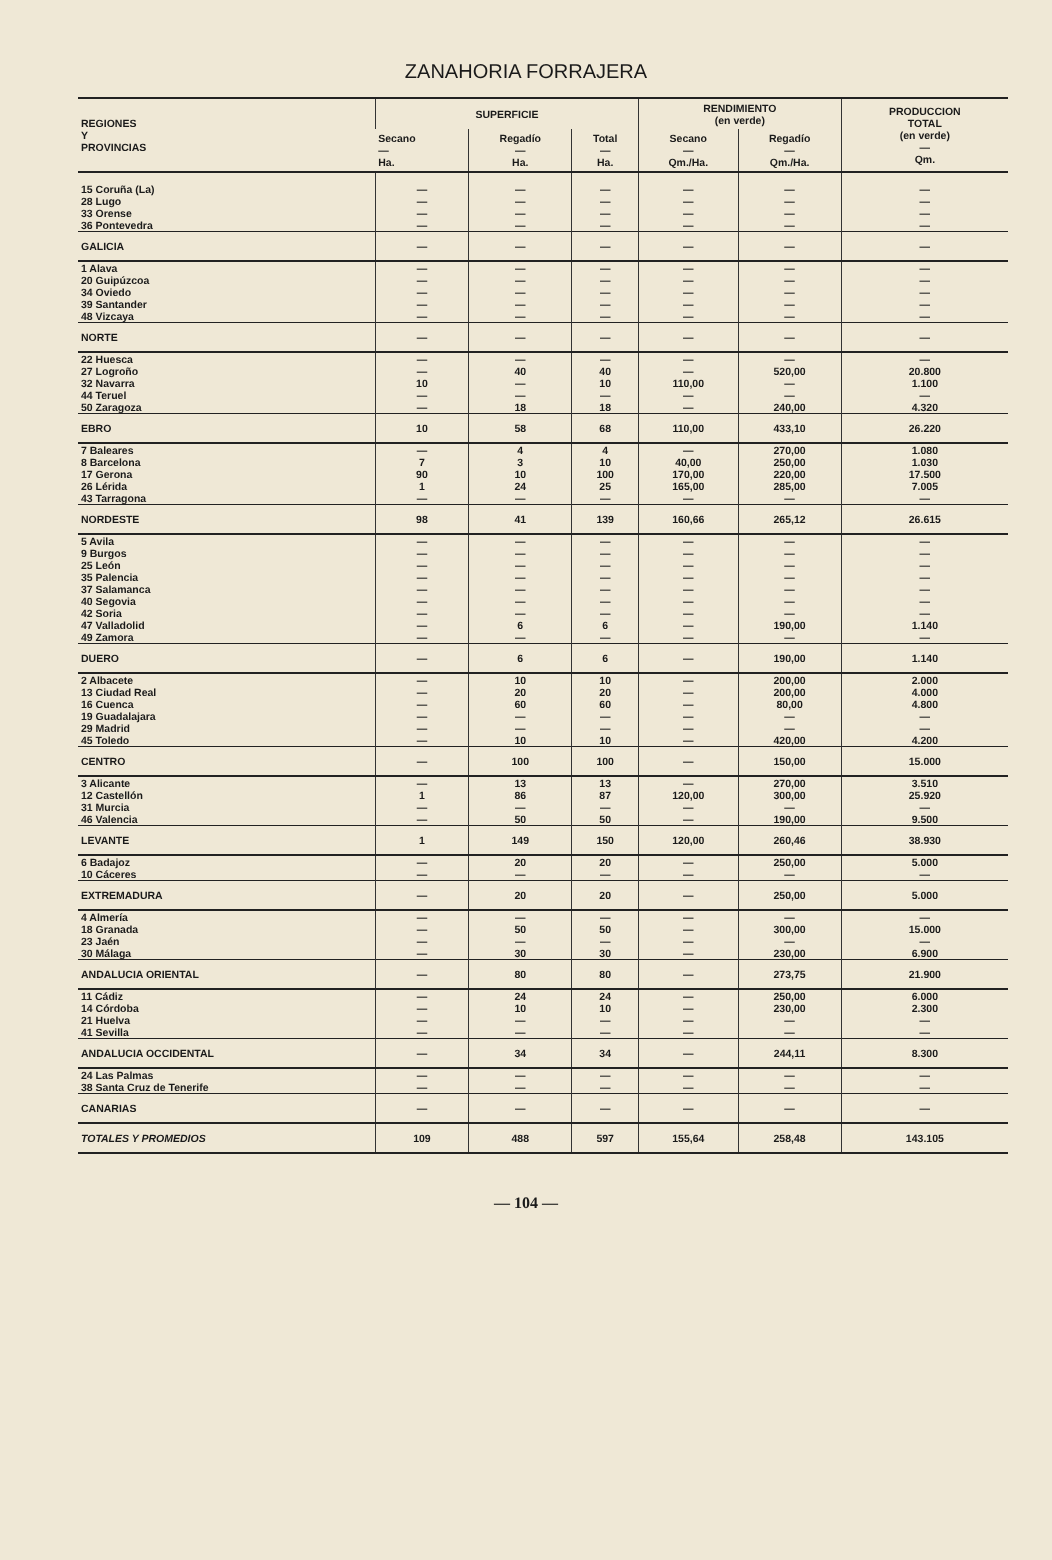ZANAHORIA FORRAJERA
| REGIONES Y PROVINCIAS | SUPERFICIE | | | RENDIMIENTO (en verde) | | PRODUCCION TOTAL (en verde) — Qm. |
| --- | --- | --- | --- | --- | --- | --- |
| | Secano — Ha. | Regadío — Ha. | Total — Ha. | Secano — Qm./Ha. | Regadío — Qm./Ha. | |
| 15 Coruña (La) 28 Lugo 33 Orense 36 Pontevedra | — — — — | — — — — | — — — — | — — — — | — — — — | — — — — |
| GALICIA | — | — | — | — | — | — |
| 1 Alava 20 Guipúzcoa 34 Oviedo 39 Santander 48 Vizcaya | — — — — — | — — — — — | — — — — — | — — — — — | — — — — — | — — — — — |
| NORTE | — | — | — | — | — | — |
| 22 Huesca 27 Logroño 32 Navarra 44 Teruel 50 Zaragoza | — — 10 — — | — 40 — — 18 | — 40 10 — 18 | — — 110,00 — — | — 520,00 — — 240,00 | — 20.800 1.100 — 4.320 |
| EBRO | 10 | 58 | 68 | 110,00 | 433,10 | 26.220 |
| 7 Baleares 8 Barcelona 17 Gerona 26 Lérida 43 Tarragona | — 7 90 1 — | 4 3 10 24 — | 4 10 100 25 — | — 40,00 170,00 165,00 — | 270,00 250,00 220,00 285,00 — | 1.080 1.030 17.500 7.005 — |
| NORDESTE | 98 | 41 | 139 | 160,66 | 265,12 | 26.615 |
| 5 Avila 9 Burgos 25 León 35 Palencia 37 Salamanca 40 Segovia 42 Soria 47 Valladolid 49 Zamora | — — — — — — — — — | — — — — — — — 6 — | — — — — — — — 6 — | — — — — — — — — — | — — — — — — — 190,00 — | — — — — — — — 1.140 — |
| DUERO | — | 6 | 6 | — | 190,00 | 1.140 |
| 2 Albacete 13 Ciudad Real 16 Cuenca 19 Guadalajara 29 Madrid 45 Toledo | — — — — — — | 10 20 60 — — 10 | 10 20 60 — — 10 | — — — — — — | 200,00 200,00 80,00 — — 420,00 | 2.000 4.000 4.800 — — 4.200 |
| CENTRO | — | 100 | 100 | — | 150,00 | 15.000 |
| 3 Alicante 12 Castellón 31 Murcia 46 Valencia | — 1 — — | 13 86 — 50 | 13 87 — 50 | — 120,00 — — | 270,00 300,00 — 190,00 | 3.510 25.920 — 9.500 |
| LEVANTE | 1 | 149 | 150 | 120,00 | 260,46 | 38.930 |
| 6 Badajoz 10 Cáceres | — — | 20 — | 20 — | — — | 250,00 — | 5.000 — |
| EXTREMADURA | — | 20 | 20 | — | 250,00 | 5.000 |
| 4 Almería 18 Granada 23 Jaén 30 Málaga | — — — — | — 50 — 30 | — 50 — 30 | — — — — | — 300,00 — 230,00 | — 15.000 — 6.900 |
| ANDALUCIA ORIENTAL | — | 80 | 80 | — | 273,75 | 21.900 |
| 11 Cádiz 14 Córdoba 21 Huelva 41 Sevilla | — — — — | 24 10 — — | 24 10 — — | — — — — | 250,00 230,00 — — | 6.000 2.300 — — |
| ANDALUCIA OCCIDENTAL | — | 34 | 34 | — | 244,11 | 8.300 |
| 24 Las Palmas 38 Santa Cruz de Tenerife | — — | — — | — — | — — | — — | — — |
| CANARIAS | — | — | — | — | — | — |
| TOTALES Y PROMEDIOS | 109 | 488 | 597 | 155,64 | 258,48 | 143.105 |
— 104 —